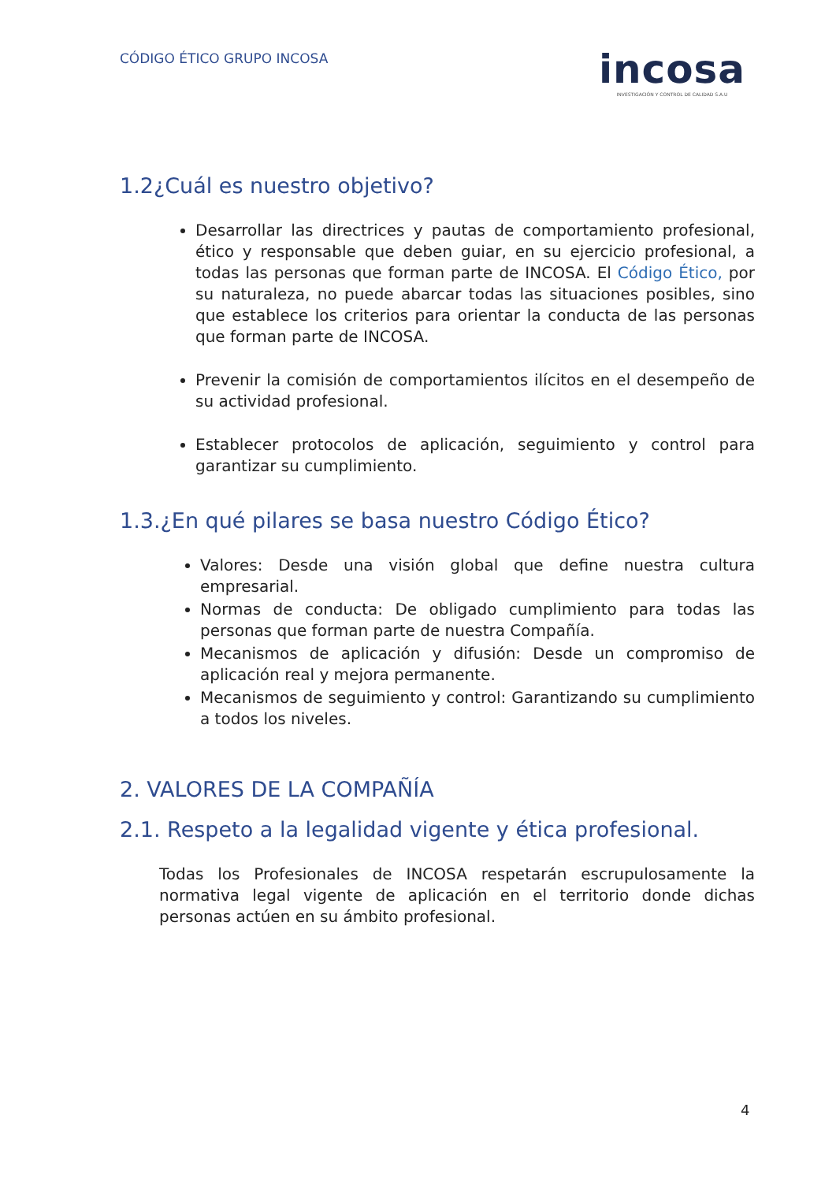CÓDIGO ÉTICO GRUPO INCOSA
incosa
INVESTIGACIÓN Y CONTROL DE CALIDAD S.A.U
1.2¿Cuál es nuestro objetivo?
Desarrollar las directrices y pautas de comportamiento profesional, ético y responsable que deben guiar, en su ejercicio profesional, a todas las personas que forman parte de INCOSA. El Código Ético, por su naturaleza, no puede abarcar todas las situaciones posibles, sino que establece los criterios para orientar la conducta de las personas que forman parte de INCOSA.
Prevenir la comisión de comportamientos ilícitos en el desempeño de su actividad profesional.
Establecer protocolos de aplicación, seguimiento y control para garantizar su cumplimiento.
1.3.¿En qué pilares se basa nuestro Código Ético?
Valores: Desde una visión global que define nuestra cultura empresarial.
Normas de conducta: De obligado cumplimiento para todas las personas que forman parte de nuestra Compañía.
Mecanismos de aplicación y difusión: Desde un compromiso de aplicación real y mejora permanente.
Mecanismos de seguimiento y control: Garantizando su cumplimiento a todos los niveles.
2. VALORES DE LA COMPAÑÍA
2.1. Respeto a la legalidad vigente y ética profesional.
Todas los Profesionales de INCOSA respetarán escrupulosamente la normativa legal vigente de aplicación en el territorio donde dichas personas actúen en su ámbito profesional.
4